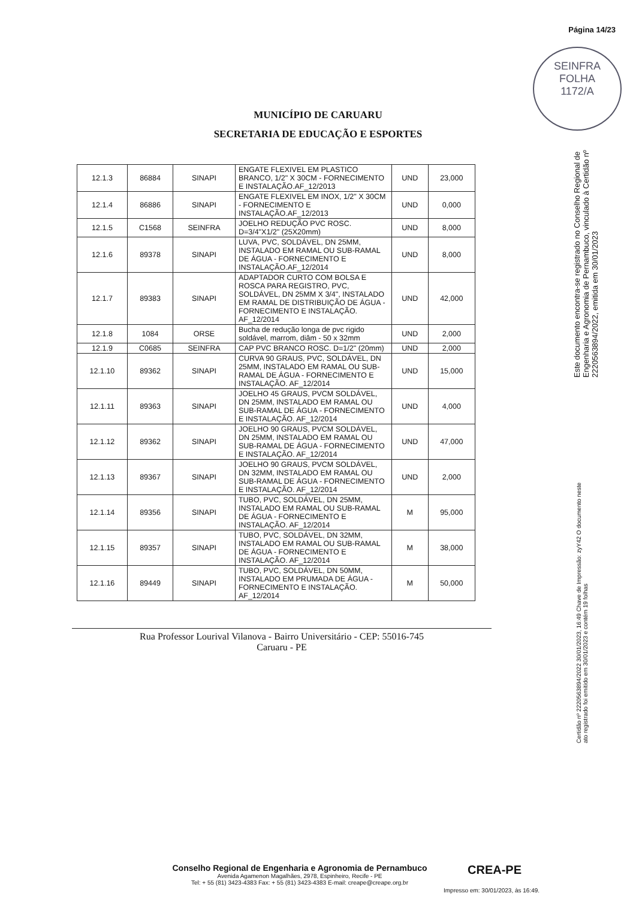Página 14/23
SEINFRA
FOLHA
1172/A
MUNICÍPIO DE CARUARU
SECRETARIA DE EDUCAÇÃO E ESPORTES
Este documento encontra-se registrado no Conselho Regional de Engenharia e Agronomia de Pernambuco, vinculado à Certidão nº 2220563894/2022, emitida em 30/01/2023
Certidão nº 2220563894/2022 30/01/2023, 16:49 Chave de Impressão: zyY42 O documento neste ato registrado foi emitido em 30/01/2023 e contém 19 folhas
| 12.1.3 | 86884 | SINAPI | ENGATE FLEXIVEL EM PLASTICO BRANCO, 1/2" X 30CM - FORNECIMENTO E INSTALAÇÃO.AF_12/2013 | UND | 23,000 |
| 12.1.4 | 86886 | SINAPI | ENGATE FLEXIVEL EM INOX, 1/2" X 30CM - FORNECIMENTO E INSTALAÇÃO.AF_12/2013 | UND | 0,000 |
| 12.1.5 | C1568 | SEINFRA | JOELHO REDUÇÃO PVC ROSC. D=3/4"X1/2" (25X20mm) | UND | 8,000 |
| 12.1.6 | 89378 | SINAPI | LUVA, PVC, SOLDÁVEL, DN 25MM, INSTALADO EM RAMAL OU SUB-RAMAL DE ÁGUA - FORNECIMENTO E INSTALAÇÃO.AF_12/2014 | UND | 8,000 |
| 12.1.7 | 89383 | SINAPI | ADAPTADOR CURTO COM BOLSA E ROSCA PARA REGISTRO, PVC, SOLDÁVEL, DN 25MM X 3/4", INSTALADO EM RAMAL DE DISTRIBUIÇÃO DE ÁGUA - FORNECIMENTO E INSTALAÇÃO. AF_12/2014 | UND | 42,000 |
| 12.1.8 | 1084 | ORSE | Bucha de redução longa de pvc rigido soldável, marrom, diâm - 50 x 32mm | UND | 2,000 |
| 12.1.9 | C0685 | SEINFRA | CAP PVC BRANCO ROSC. D=1/2" (20mm) | UND | 2,000 |
| 12.1.10 | 89362 | SINAPI | CURVA 90 GRAUS, PVC, SOLDÁVEL, DN 25MM, INSTALADO EM RAMAL OU SUB-RAMAL DE ÁGUA - FORNECIMENTO E INSTALAÇÃO. AF_12/2014 | UND | 15,000 |
| 12.1.11 | 89363 | SINAPI | JOELHO 45 GRAUS, PVCM SOLDÁVEL, DN 25MM, INSTALADO EM RAMAL OU SUB-RAMAL DE ÁGUA - FORNECIMENTO E INSTALAÇÃO. AF_12/2014 | UND | 4,000 |
| 12.1.12 | 89362 | SINAPI | JOELHO 90 GRAUS, PVCM SOLDÁVEL, DN 25MM, INSTALADO EM RAMAL OU SUB-RAMAL DE ÁGUA - FORNECIMENTO E INSTALAÇÃO. AF_12/2014 | UND | 47,000 |
| 12.1.13 | 89367 | SINAPI | JOELHO 90 GRAUS, PVCM SOLDÁVEL, DN 32MM, INSTALADO EM RAMAL OU SUB-RAMAL DE ÁGUA - FORNECIMENTO E INSTALAÇÃO. AF_12/2014 | UND | 2,000 |
| 12.1.14 | 89356 | SINAPI | TUBO, PVC, SOLDÁVEL, DN 25MM, INSTALADO EM RAMAL OU SUB-RAMAL DE ÁGUA - FORNECIMENTO E INSTALAÇÃO. AF_12/2014 | M | 95,000 |
| 12.1.15 | 89357 | SINAPI | TUBO, PVC, SOLDÁVEL, DN 32MM, INSTALADO EM RAMAL OU SUB-RAMAL DE ÁGUA - FORNECIMENTO E INSTALAÇÃO. AF_12/2014 | M | 38,000 |
| 12.1.16 | 89449 | SINAPI | TUBO, PVC, SOLDÁVEL, DN 50MM, INSTALADO EM PRUMADA DE ÁGUA - FORNECIMENTO E INSTALAÇÃO. AF_12/2014 | M | 50,000 |
Rua Professor Lourival Vilanova - Bairro Universitário - CEP: 55016-745
Caruaru - PE
Conselho Regional de Engenharia e Agronomia de Pernambuco
Avenida Agamenon Magalhães, 2978, Espinheiro, Recife - PE
Tel: + 55 (81) 3423-4383 Fax: + 55 (81) 3423-4383 E-mail: creape@creape.org.br
CREA-PE
Impresso em: 30/01/2023, às 16:49.